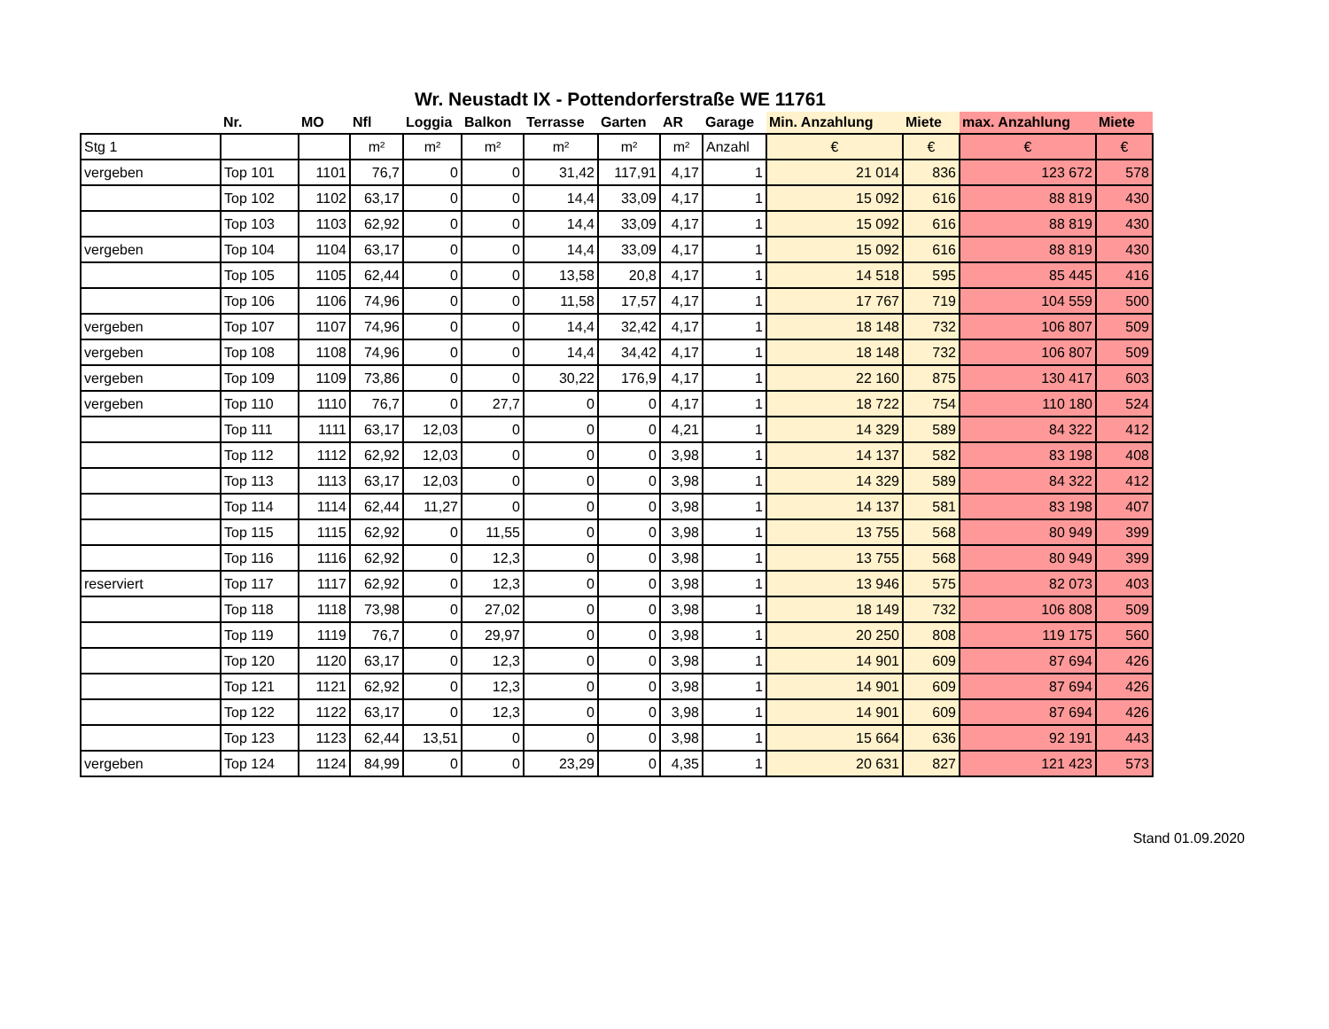Wr. Neustadt IX - Pottendorferstraße WE 11761
| | Nr. | MO | Nfl | Loggia | Balkon | Terrasse | Garten | AR | Garage | Min. Anzahlung | Miete | max. Anzahlung | Miete |
| --- | --- | --- | --- | --- | --- | --- | --- | --- | --- | --- | --- | --- | --- |
| Stg 1 | | | m² | m² | m² | m² | m² | m² | Anzahl | € | € | € | € |
| vergeben | Top 101 | 1101 | 76,7 | 0 | 0 | 31,42 | 117,91 | 4,17 | 1 | 21 014 | 836 | 123 672 | 578 |
| | Top 102 | 1102 | 63,17 | 0 | 0 | 14,4 | 33,09 | 4,17 | 1 | 15 092 | 616 | 88 819 | 430 |
| | Top 103 | 1103 | 62,92 | 0 | 0 | 14,4 | 33,09 | 4,17 | 1 | 15 092 | 616 | 88 819 | 430 |
| vergeben | Top 104 | 1104 | 63,17 | 0 | 0 | 14,4 | 33,09 | 4,17 | 1 | 15 092 | 616 | 88 819 | 430 |
| | Top 105 | 1105 | 62,44 | 0 | 0 | 13,58 | 20,8 | 4,17 | 1 | 14 518 | 595 | 85 445 | 416 |
| | Top 106 | 1106 | 74,96 | 0 | 0 | 11,58 | 17,57 | 4,17 | 1 | 17 767 | 719 | 104 559 | 500 |
| vergeben | Top 107 | 1107 | 74,96 | 0 | 0 | 14,4 | 32,42 | 4,17 | 1 | 18 148 | 732 | 106 807 | 509 |
| vergeben | Top 108 | 1108 | 74,96 | 0 | 0 | 14,4 | 34,42 | 4,17 | 1 | 18 148 | 732 | 106 807 | 509 |
| vergeben | Top 109 | 1109 | 73,86 | 0 | 0 | 30,22 | 176,9 | 4,17 | 1 | 22 160 | 875 | 130 417 | 603 |
| vergeben | Top 110 | 1110 | 76,7 | 0 | 27,7 | 0 | 0 | 4,17 | 1 | 18 722 | 754 | 110 180 | 524 |
| | Top 111 | 1111 | 63,17 | 12,03 | 0 | 0 | 0 | 4,21 | 1 | 14 329 | 589 | 84 322 | 412 |
| | Top 112 | 1112 | 62,92 | 12,03 | 0 | 0 | 0 | 3,98 | 1 | 14 137 | 582 | 83 198 | 408 |
| | Top 113 | 1113 | 63,17 | 12,03 | 0 | 0 | 0 | 3,98 | 1 | 14 329 | 589 | 84 322 | 412 |
| | Top 114 | 1114 | 62,44 | 11,27 | 0 | 0 | 0 | 3,98 | 1 | 14 137 | 581 | 83 198 | 407 |
| | Top 115 | 1115 | 62,92 | 0 | 11,55 | 0 | 0 | 3,98 | 1 | 13 755 | 568 | 80 949 | 399 |
| | Top 116 | 1116 | 62,92 | 0 | 12,3 | 0 | 0 | 3,98 | 1 | 13 755 | 568 | 80 949 | 399 |
| reserviert | Top 117 | 1117 | 62,92 | 0 | 12,3 | 0 | 0 | 3,98 | 1 | 13 946 | 575 | 82 073 | 403 |
| | Top 118 | 1118 | 73,98 | 0 | 27,02 | 0 | 0 | 3,98 | 1 | 18 149 | 732 | 106 808 | 509 |
| | Top 119 | 1119 | 76,7 | 0 | 29,97 | 0 | 0 | 3,98 | 1 | 20 250 | 808 | 119 175 | 560 |
| | Top 120 | 1120 | 63,17 | 0 | 12,3 | 0 | 0 | 3,98 | 1 | 14 901 | 609 | 87 694 | 426 |
| | Top 121 | 1121 | 62,92 | 0 | 12,3 | 0 | 0 | 3,98 | 1 | 14 901 | 609 | 87 694 | 426 |
| | Top 122 | 1122 | 63,17 | 0 | 12,3 | 0 | 0 | 3,98 | 1 | 14 901 | 609 | 87 694 | 426 |
| | Top 123 | 1123 | 62,44 | 13,51 | 0 | 0 | 0 | 3,98 | 1 | 15 664 | 636 | 92 191 | 443 |
| vergeben | Top 124 | 1124 | 84,99 | 0 | 0 | 23,29 | 0 | 4,35 | 1 | 20 631 | 827 | 121 423 | 573 |
Stand 01.09.2020